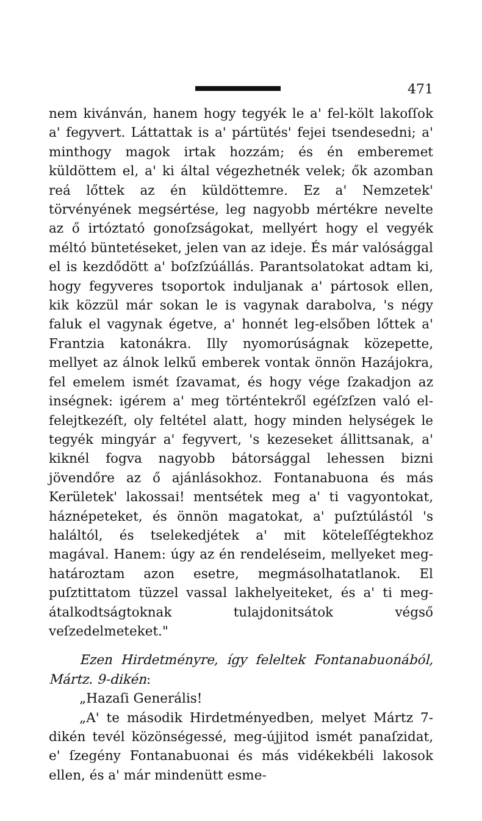471
nem kivánván, hanem hogy tegyék le a' fel-költ lakoſſok a' fegyvert. Láttattak is a' pártütés' fejei tsendesedni; a' minthogy magok irtak hozzám; és én emberemet küldöttem el, a' ki által végezhetnék velek; ők azomban reá lőttek az én küldöttemre. Ez a' Nemzetek' törvényének megsértése, leg nagyobb mértékre nevelte az ő irtóztató gonoſzságokat, mellyért hogy el vegyék méltó büntetéseket, jelen van az ideje. És már valósággal el is kezdődött a' boſzſzúállás. Parantsolatokat adtam ki, hogy fegyveres tsoportok induljanak a' pártosok ellen, kik közzül már sokan le is vagynak darabolva, 's négy faluk el vagynak égetve, a' honnét leg-elsőben lőttek a' Frantzia katonákra. Illy nyomorúságnak közepette, mellyet az álnok lelkű emberek vontak önnön Hazájokra, fel emelem ismét ſzavamat, és hogy vége ſzakadjon az inségnek: igérem a' meg történtekről egéſzſzen való el-felejtkezéſt, oly feltétel alatt, hogy minden helységek le tegyék mingyár a' fegyvert, 's kezeseket állittsanak, a' kiknél fogva nagyobb bátorsággal lehessen bizni jövendőre az ő ajánlásokhoz. Fontanabuona és más Kerületek' lakossai! mentsétek meg a' ti vagyontokat, háznépeteket, és önnön magatokat, a' puſztúlástól 's haláltól, és tselekedjétek a' mit köteleſſégtekhoz magával. Hanem: úgy az én rendeléseim, mellyeket meg-határoztam azon esetre, megmásolhatatlanok. El puſztittatom tüzzel vassal lakhelyeiteket, és a' ti meg-átalkodtságtoknak tulajdonitsátok végső veſzedelmeteket."
Ezen Hirdetményre, így feleltek Fontanabuonából, Mártz. 9-dikén:
„Hazaſi Generális!
„A' te második Hirdetményedben, melyet Mártz 7-dikén tevél közönségessé, meg-újjitod ismét panaſzidat, e' ſzegény Fontanabuonai és más vidékekbéli lakosok ellen, és a' már mindenütt esme-